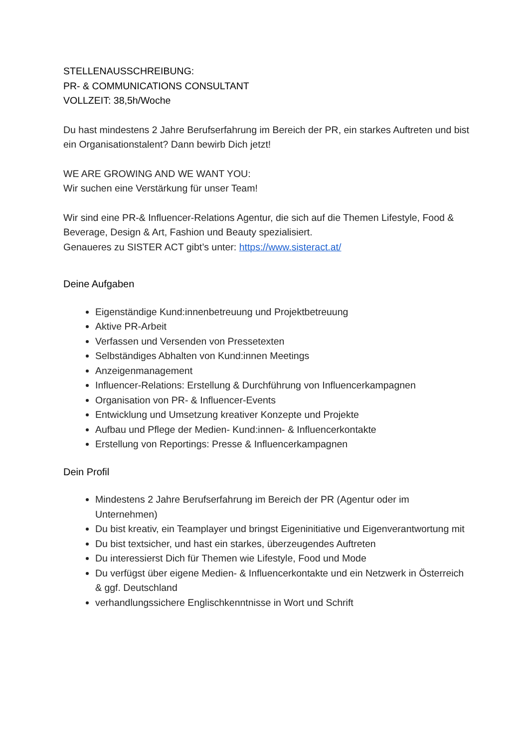STELLENAUSSCHREIBUNG:
PR- & COMMUNICATIONS CONSULTANT
VOLLZEIT: 38,5h/Woche
Du hast mindestens 2 Jahre Berufserfahrung im Bereich der PR, ein starkes Auftreten und bist ein Organisationstalent? Dann bewirb Dich jetzt!
WE ARE GROWING AND WE WANT YOU:
Wir suchen eine Verstärkung für unser Team!
Wir sind eine PR-& Influencer-Relations Agentur, die sich auf die Themen Lifestyle, Food & Beverage, Design & Art, Fashion und Beauty spezialisiert.
Genaueres zu SISTER ACT gibt’s unter: https://www.sisteract.at/
Deine Aufgaben
Eigenständige Kund:innenbetreuung und Projektbetreuung
Aktive PR-Arbeit
Verfassen und Versenden von Pressetexten
Selbständiges Abhalten von Kund:innen Meetings
Anzeigenmanagement
Influencer-Relations: Erstellung & Durchführung von Influencerkampagnen
Organisation von PR- & Influencer-Events
Entwicklung und Umsetzung kreativer Konzepte und Projekte
Aufbau und Pflege der Medien- Kund:innen- & Influencerkontakte
Erstellung von Reportings: Presse & Influencerkampagnen
Dein Profil
Mindestens 2 Jahre Berufserfahrung im Bereich der PR (Agentur oder im Unternehmen)
Du bist kreativ, ein Teamplayer und bringst Eigeninitiative und Eigenverantwortung mit
Du bist textsicher, und hast ein starkes, überzeugendes Auftreten
Du interessierst Dich für Themen wie Lifestyle, Food und Mode
Du verfügst über eigene Medien- & Influencerkontakte und ein Netzwerk in Österreich & ggf. Deutschland
verhandlungssichere Englischkenntnisse in Wort und Schrift